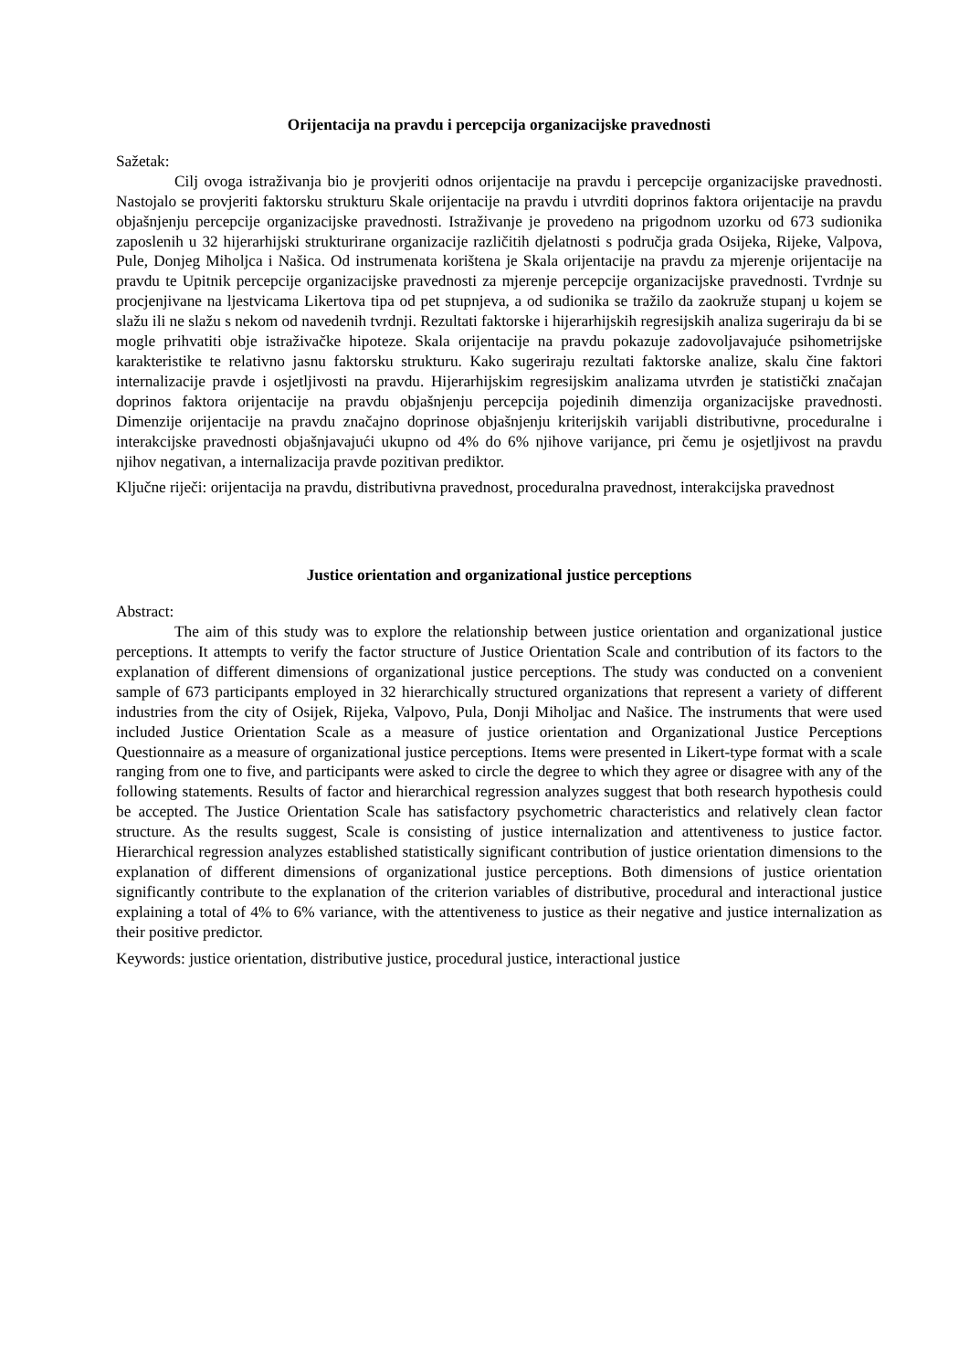Orijentacija na pravdu i percepcija organizacijske pravednosti
Sažetak:
Cilj ovoga istraživanja bio je provjeriti odnos orijentacije na pravdu i percepcije organizacijske pravednosti. Nastojalo se provjeriti faktorsku strukturu Skale orijentacije na pravdu i utvrditi doprinos faktora orijentacije na pravdu objašnjenju percepcije organizacijske pravednosti. Istraživanje je provedeno na prigodnom uzorku od 673 sudionika zaposlenih u 32 hijerarhijski strukturirane organizacije različitih djelatnosti s područja grada Osijeka, Rijeke, Valpova, Pule, Donjeg Miholjca i Našica. Od instrumenata korištena je Skala orijentacije na pravdu za mjerenje orijentacije na pravdu te Upitnik percepcije organizacijske pravednosti za mjerenje percepcije organizacijske pravednosti. Tvrdnje su procjenjivane na ljestvicama Likertova tipa od pet stupnjeva, a od sudionika se tražilo da zaokruže stupanj u kojem se slažu ili ne slažu s nekom od navedenih tvrdnji. Rezultati faktorske i hijerarhijskih regresijskih analiza sugeriraju da bi se mogle prihvatiti obje istraživačke hipoteze. Skala orijentacije na pravdu pokazuje zadovoljavajuće psihometrijske karakteristike te relativno jasnu faktorsku strukturu. Kako sugeriraju rezultati faktorske analize, skalu čine faktori internalizacije pravde i osjetljivosti na pravdu. Hijerarhijskim regresijskim analizama utvrđen je statistički značajan doprinos faktora orijentacije na pravdu objašnjenju percepcija pojedinih dimenzija organizacijske pravednosti. Dimenzije orijentacije na pravdu značajno doprinose objašnjenju kriterijskih varijabli distributivne, proceduralne i interakcijske pravednosti objašnjavajući ukupno od 4% do 6% njihove varijance, pri čemu je osjetljivost na pravdu njihov negativan, a internalizacija pravde pozitivan prediktor.
Ključne riječi: orijentacija na pravdu, distributivna pravednost, proceduralna pravednost, interakcijska pravednost
Justice orientation and organizational justice perceptions
Abstract:
The aim of this study was to explore the relationship between justice orientation and organizational justice perceptions. It attempts to verify the factor structure of Justice Orientation Scale and contribution of its factors to the explanation of different dimensions of organizational justice perceptions. The study was conducted on a convenient sample of 673 participants employed in 32 hierarchically structured organizations that represent a variety of different industries from the city of Osijek, Rijeka, Valpovo, Pula, Donji Miholjac and Našice. The instruments that were used included Justice Orientation Scale as a measure of justice orientation and Organizational Justice Perceptions Questionnaire as a measure of organizational justice perceptions. Items were presented in Likert-type format with a scale ranging from one to five, and participants were asked to circle the degree to which they agree or disagree with any of the following statements. Results of factor and hierarchical regression analyzes suggest that both research hypothesis could be accepted. The Justice Orientation Scale has satisfactory psychometric characteristics and relatively clean factor structure. As the results suggest, Scale is consisting of justice internalization and attentiveness to justice factor. Hierarchical regression analyzes established statistically significant contribution of justice orientation dimensions to the explanation of different dimensions of organizational justice perceptions. Both dimensions of justice orientation significantly contribute to the explanation of the criterion variables of distributive, procedural and interactional justice explaining a total of 4% to 6% variance, with the attentiveness to justice as their negative and justice internalization as their positive predictor.
Keywords: justice orientation, distributive justice, procedural justice, interactional justice